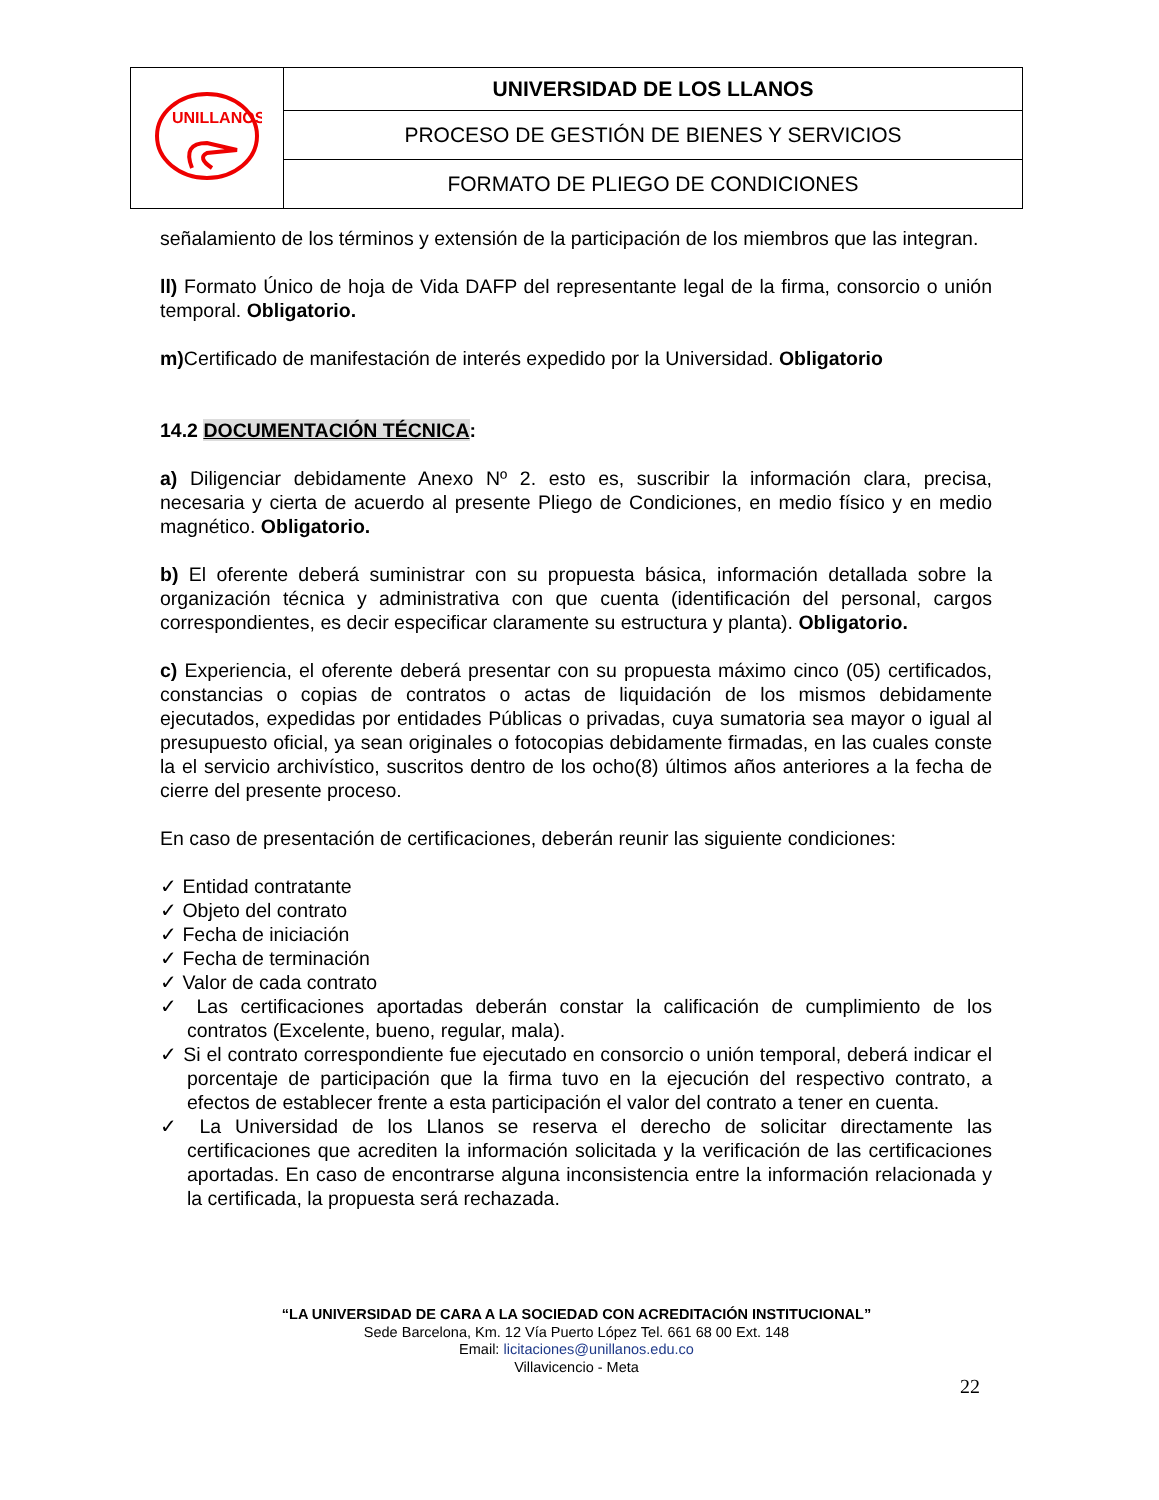| UNILLANOS | UNIVERSIDAD DE LOS LLANOS |
| | PROCESO DE GESTIÓN DE BIENES Y SERVICIOS |
| | FORMATO DE PLIEGO DE CONDICIONES |
señalamiento de los términos y extensión de la participación de los miembros que las integran.
ll) Formato Único de hoja de Vida DAFP del representante legal de la firma, consorcio o unión temporal. Obligatorio.
m) Certificado de manifestación de interés expedido por la Universidad. Obligatorio
14.2 DOCUMENTACIÓN TÉCNICA:
a) Diligenciar debidamente Anexo Nº 2. esto es, suscribir la información clara, precisa, necesaria y cierta de acuerdo al presente Pliego de Condiciones, en medio físico y en medio magnético. Obligatorio.
b) El oferente deberá suministrar con su propuesta básica, información detallada sobre la organización técnica y administrativa con que cuenta (identificación del personal, cargos correspondientes, es decir especificar claramente su estructura y planta). Obligatorio.
c) Experiencia, el oferente deberá presentar con su propuesta máximo cinco (05) certificados, constancias o copias de contratos o actas de liquidación de los mismos debidamente ejecutados, expedidas por entidades Públicas o privadas, cuya sumatoria sea mayor o igual al presupuesto oficial, ya sean originales o fotocopias debidamente firmadas, en las cuales conste la el servicio archivístico, suscritos dentro de los ocho(8) últimos años anteriores a la fecha de cierre del presente proceso.
En caso de presentación de certificaciones, deberán reunir las siguiente condiciones:
✓ Entidad contratante
✓ Objeto del contrato
✓ Fecha de iniciación
✓ Fecha de terminación
✓ Valor de cada contrato
✓ Las certificaciones aportadas deberán constar la calificación de cumplimiento de los contratos (Excelente, bueno, regular, mala).
✓ Si el contrato correspondiente fue ejecutado en consorcio o unión temporal, deberá indicar el porcentaje de participación que la firma tuvo en la ejecución del respectivo contrato, a efectos de establecer frente a esta participación el valor del contrato a tener en cuenta.
✓ La Universidad de los Llanos se reserva el derecho de solicitar directamente las certificaciones que acrediten la información solicitada y la verificación de las certificaciones aportadas. En caso de encontrarse alguna inconsistencia entre la información relacionada y la certificada, la propuesta será rechazada.
“LA UNIVERSIDAD DE CARA A LA SOCIEDAD CON ACREDITACIÓN INSTITUCIONAL”
Sede Barcelona, Km. 12 Vía Puerto López Tel. 661 68 00 Ext. 148
Email: licitaciones@unillanos.edu.co
Villavicencio - Meta
22